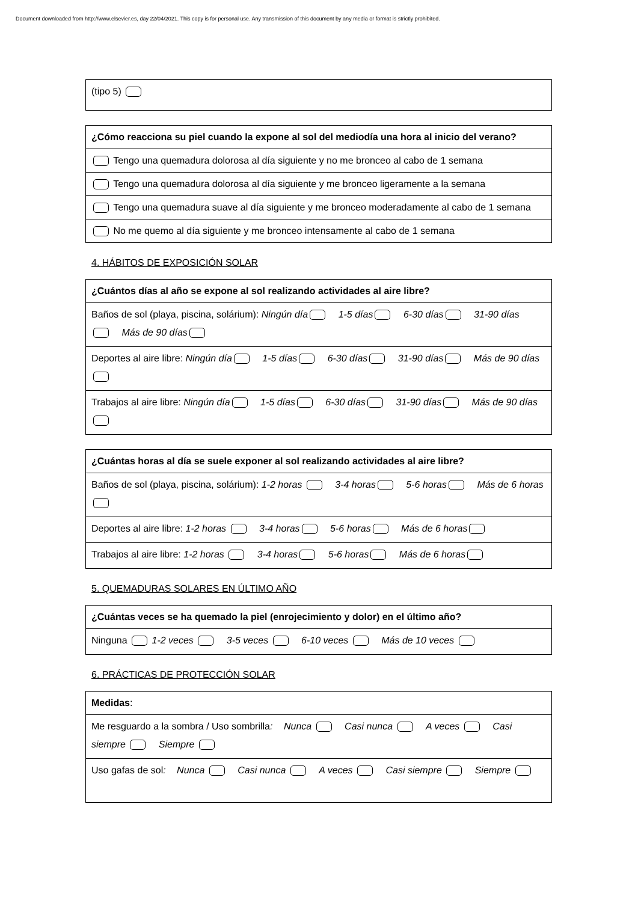Document downloaded from http://www.elsevier.es, day 22/04/2021. This copy is for personal use. Any transmission of this document by any media or format is strictly prohibited.
| (tipo 5) |
| ¿Cómo reacciona su piel cuando la expone al sol del mediodía una hora al inicio del verano? |
| Tengo una quemadura dolorosa al día siguiente y no me bronceo al cabo de 1 semana |
| Tengo una quemadura dolorosa al día siguiente y me bronceo ligeramente a la semana |
| Tengo una quemadura suave al día siguiente y me bronceo moderadamente al cabo de 1 semana |
| No me quemo al día siguiente y me bronceo intensamente al cabo de 1 semana |
4. HÁBITOS DE EXPOSICIÓN SOLAR
| ¿Cuántos días al año se expone al sol realizando actividades al aire libre? |
| Baños de sol (playa, piscina, solárium): Ningún día 1-5 días 6-30 días 31-90 días Más de 90 días |
| Deportes al aire libre: Ningún día 1-5 días 6-30 días 31-90 días Más de 90 días |
| Trabajos al aire libre: Ningún día 1-5 días 6-30 días 31-90 días Más de 90 días |
| ¿Cuántas horas al día se suele exponer al sol realizando actividades al aire libre? |
| Baños de sol (playa, piscina, solárium): 1-2 horas 3-4 horas 5-6 horas Más de 6 horas |
| Deportes al aire libre: 1-2 horas 3-4 horas 5-6 horas Más de 6 horas |
| Trabajos al aire libre: 1-2 horas 3-4 horas 5-6 horas Más de 6 horas |
5. QUEMADURAS SOLARES EN ÚLTIMO AÑO
| ¿Cuántas veces se ha quemado la piel (enrojecimiento y dolor) en el último año? |
| Ninguna 1-2 veces 3-5 veces 6-10 veces Más de 10 veces |
6. PRÁCTICAS DE PROTECCIÓN SOLAR
| Medidas : |
| Me resguardo a la sombra / Uso sombrilla : Nunca Casi nunca A veces Casi siempre Siempre |
| Uso gafas de sol : Nunca Casi nunca A veces Casi siempre Siempre |